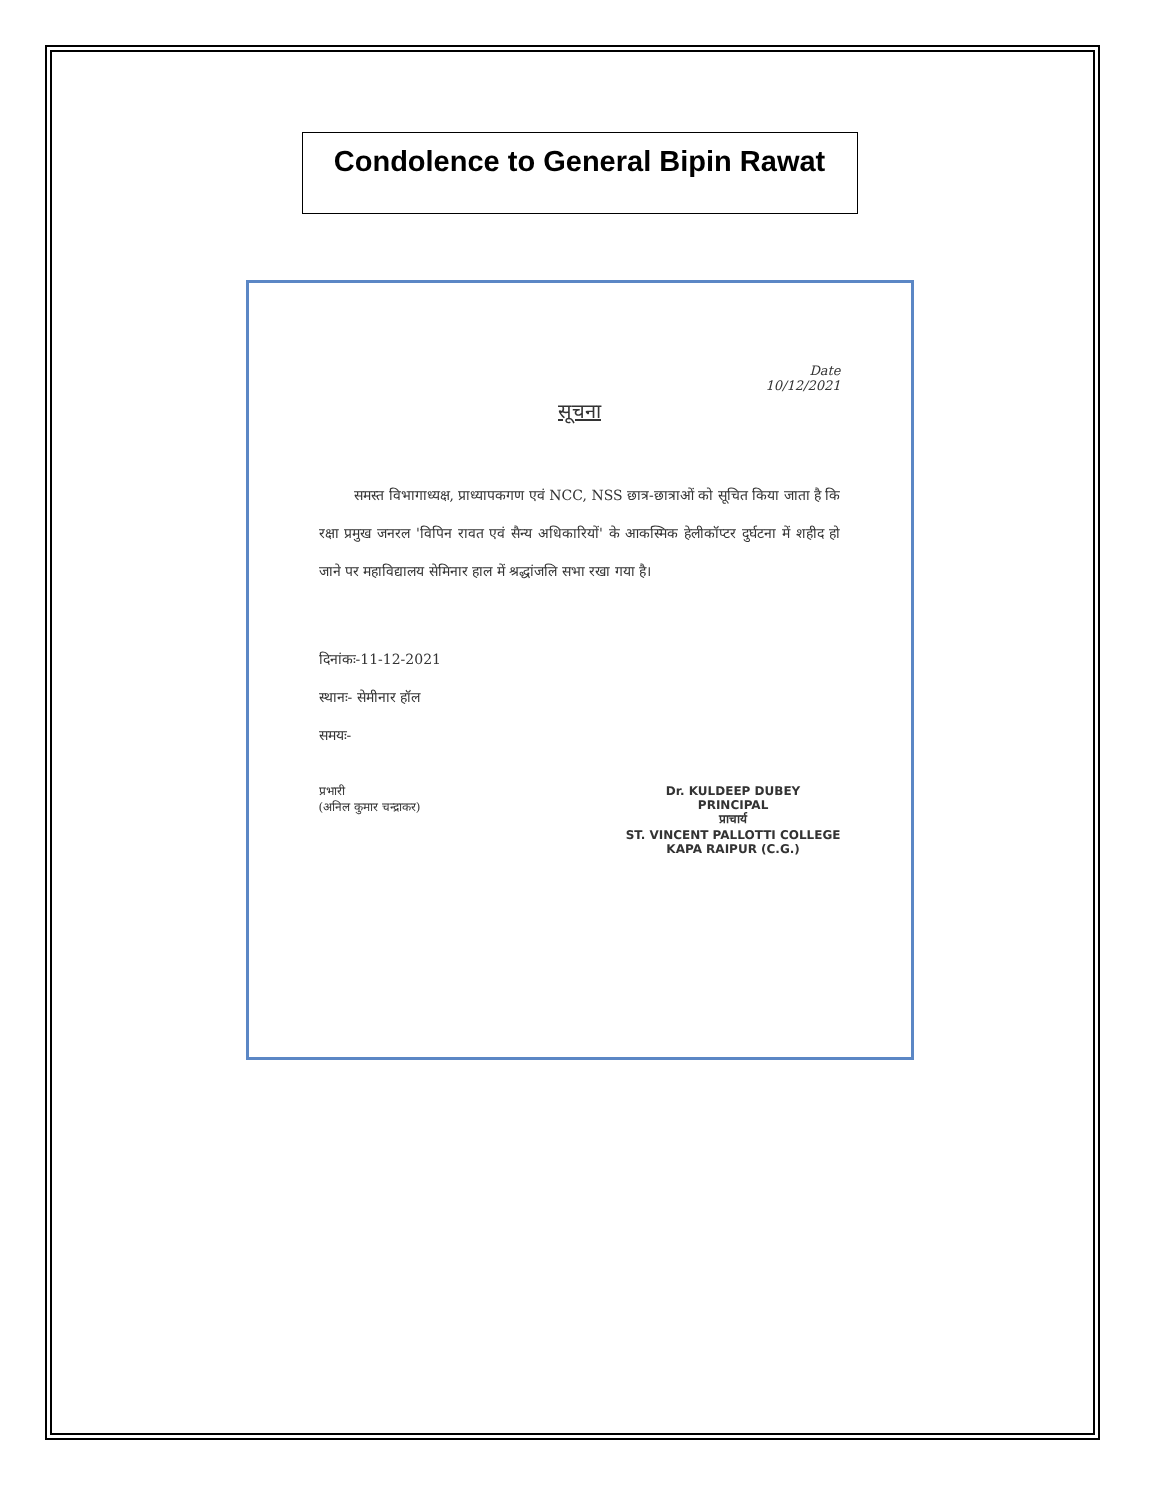Condolence to General Bipin Rawat
Date
10/12/2021
सूचना
समस्त विभागाध्यक्ष, प्राध्यापकगण एवं NCC, NSS छात्र-छात्राओं को सूचित किया जाता है कि रक्षा प्रमुख जनरल 'विपिन रावत एवं सैन्य अधिकारियों' के आकस्मिक हेलीकॉप्टर दुर्घटना में शहीद हो जाने पर महाविद्यालय सेमिनार हाल में श्रद्धांजलि सभा रखा गया है।
दिनांकः-11-12-2021
स्थानः- सेमीनार हॉल
समयः-
प्रभारी
(अनिल कुमार चन्द्राकर)
Dr. KULDEEP DUBEY
PRINCIPAL
प्राचार्य
ST. VINCENT PALLOTTI COLLEGE
KAPA RAIPUR (C.G.)